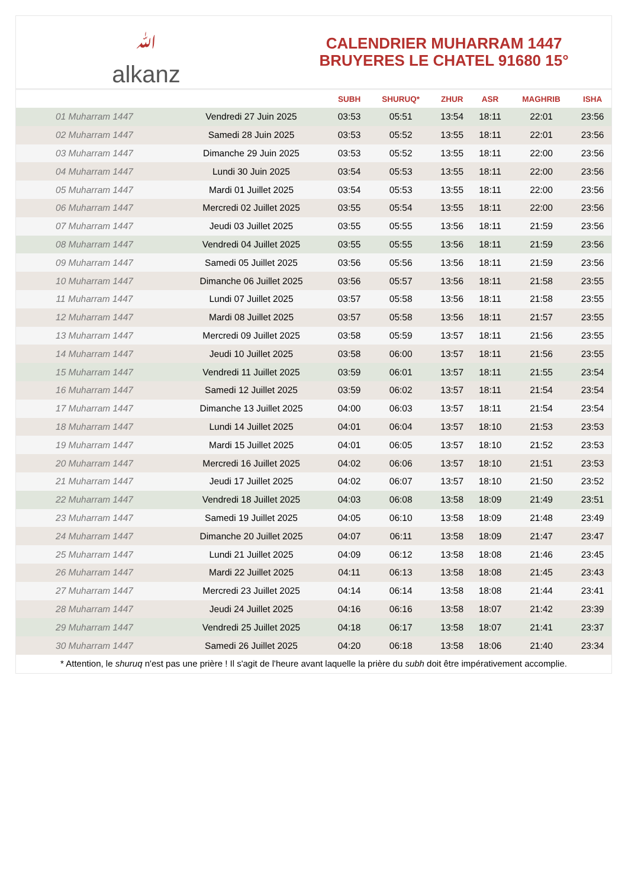ﷲalkanz
CALENDRIER MUHARRAM 1447
BRUYERES LE CHATEL 91680 15°
| | | SUBH | SHURUQ* | ZHUR | ASR | MAGHRIB | ISHA |
| --- | --- | --- | --- | --- | --- | --- | --- |
| 01 Muharram 1447 | Vendredi 27 Juin 2025 | 03:53 | 05:51 | 13:54 | 18:11 | 22:01 | 23:56 |
| 02 Muharram 1447 | Samedi 28 Juin 2025 | 03:53 | 05:52 | 13:55 | 18:11 | 22:01 | 23:56 |
| 03 Muharram 1447 | Dimanche 29 Juin 2025 | 03:53 | 05:52 | 13:55 | 18:11 | 22:00 | 23:56 |
| 04 Muharram 1447 | Lundi 30 Juin 2025 | 03:54 | 05:53 | 13:55 | 18:11 | 22:00 | 23:56 |
| 05 Muharram 1447 | Mardi 01 Juillet 2025 | 03:54 | 05:53 | 13:55 | 18:11 | 22:00 | 23:56 |
| 06 Muharram 1447 | Mercredi 02 Juillet 2025 | 03:55 | 05:54 | 13:55 | 18:11 | 22:00 | 23:56 |
| 07 Muharram 1447 | Jeudi 03 Juillet 2025 | 03:55 | 05:55 | 13:56 | 18:11 | 21:59 | 23:56 |
| 08 Muharram 1447 | Vendredi 04 Juillet 2025 | 03:55 | 05:55 | 13:56 | 18:11 | 21:59 | 23:56 |
| 09 Muharram 1447 | Samedi 05 Juillet 2025 | 03:56 | 05:56 | 13:56 | 18:11 | 21:59 | 23:56 |
| 10 Muharram 1447 | Dimanche 06 Juillet 2025 | 03:56 | 05:57 | 13:56 | 18:11 | 21:58 | 23:55 |
| 11 Muharram 1447 | Lundi 07 Juillet 2025 | 03:57 | 05:58 | 13:56 | 18:11 | 21:58 | 23:55 |
| 12 Muharram 1447 | Mardi 08 Juillet 2025 | 03:57 | 05:58 | 13:56 | 18:11 | 21:57 | 23:55 |
| 13 Muharram 1447 | Mercredi 09 Juillet 2025 | 03:58 | 05:59 | 13:57 | 18:11 | 21:56 | 23:55 |
| 14 Muharram 1447 | Jeudi 10 Juillet 2025 | 03:58 | 06:00 | 13:57 | 18:11 | 21:56 | 23:55 |
| 15 Muharram 1447 | Vendredi 11 Juillet 2025 | 03:59 | 06:01 | 13:57 | 18:11 | 21:55 | 23:54 |
| 16 Muharram 1447 | Samedi 12 Juillet 2025 | 03:59 | 06:02 | 13:57 | 18:11 | 21:54 | 23:54 |
| 17 Muharram 1447 | Dimanche 13 Juillet 2025 | 04:00 | 06:03 | 13:57 | 18:11 | 21:54 | 23:54 |
| 18 Muharram 1447 | Lundi 14 Juillet 2025 | 04:01 | 06:04 | 13:57 | 18:10 | 21:53 | 23:53 |
| 19 Muharram 1447 | Mardi 15 Juillet 2025 | 04:01 | 06:05 | 13:57 | 18:10 | 21:52 | 23:53 |
| 20 Muharram 1447 | Mercredi 16 Juillet 2025 | 04:02 | 06:06 | 13:57 | 18:10 | 21:51 | 23:53 |
| 21 Muharram 1447 | Jeudi 17 Juillet 2025 | 04:02 | 06:07 | 13:57 | 18:10 | 21:50 | 23:52 |
| 22 Muharram 1447 | Vendredi 18 Juillet 2025 | 04:03 | 06:08 | 13:58 | 18:09 | 21:49 | 23:51 |
| 23 Muharram 1447 | Samedi 19 Juillet 2025 | 04:05 | 06:10 | 13:58 | 18:09 | 21:48 | 23:49 |
| 24 Muharram 1447 | Dimanche 20 Juillet 2025 | 04:07 | 06:11 | 13:58 | 18:09 | 21:47 | 23:47 |
| 25 Muharram 1447 | Lundi 21 Juillet 2025 | 04:09 | 06:12 | 13:58 | 18:08 | 21:46 | 23:45 |
| 26 Muharram 1447 | Mardi 22 Juillet 2025 | 04:11 | 06:13 | 13:58 | 18:08 | 21:45 | 23:43 |
| 27 Muharram 1447 | Mercredi 23 Juillet 2025 | 04:14 | 06:14 | 13:58 | 18:08 | 21:44 | 23:41 |
| 28 Muharram 1447 | Jeudi 24 Juillet 2025 | 04:16 | 06:16 | 13:58 | 18:07 | 21:42 | 23:39 |
| 29 Muharram 1447 | Vendredi 25 Juillet 2025 | 04:18 | 06:17 | 13:58 | 18:07 | 21:41 | 23:37 |
| 30 Muharram 1447 | Samedi 26 Juillet 2025 | 04:20 | 06:18 | 13:58 | 18:06 | 21:40 | 23:34 |
* Attention, le shuruq n'est pas une prière ! Il s'agit de l'heure avant laquelle la prière du subh doit être impérativement accomplie.